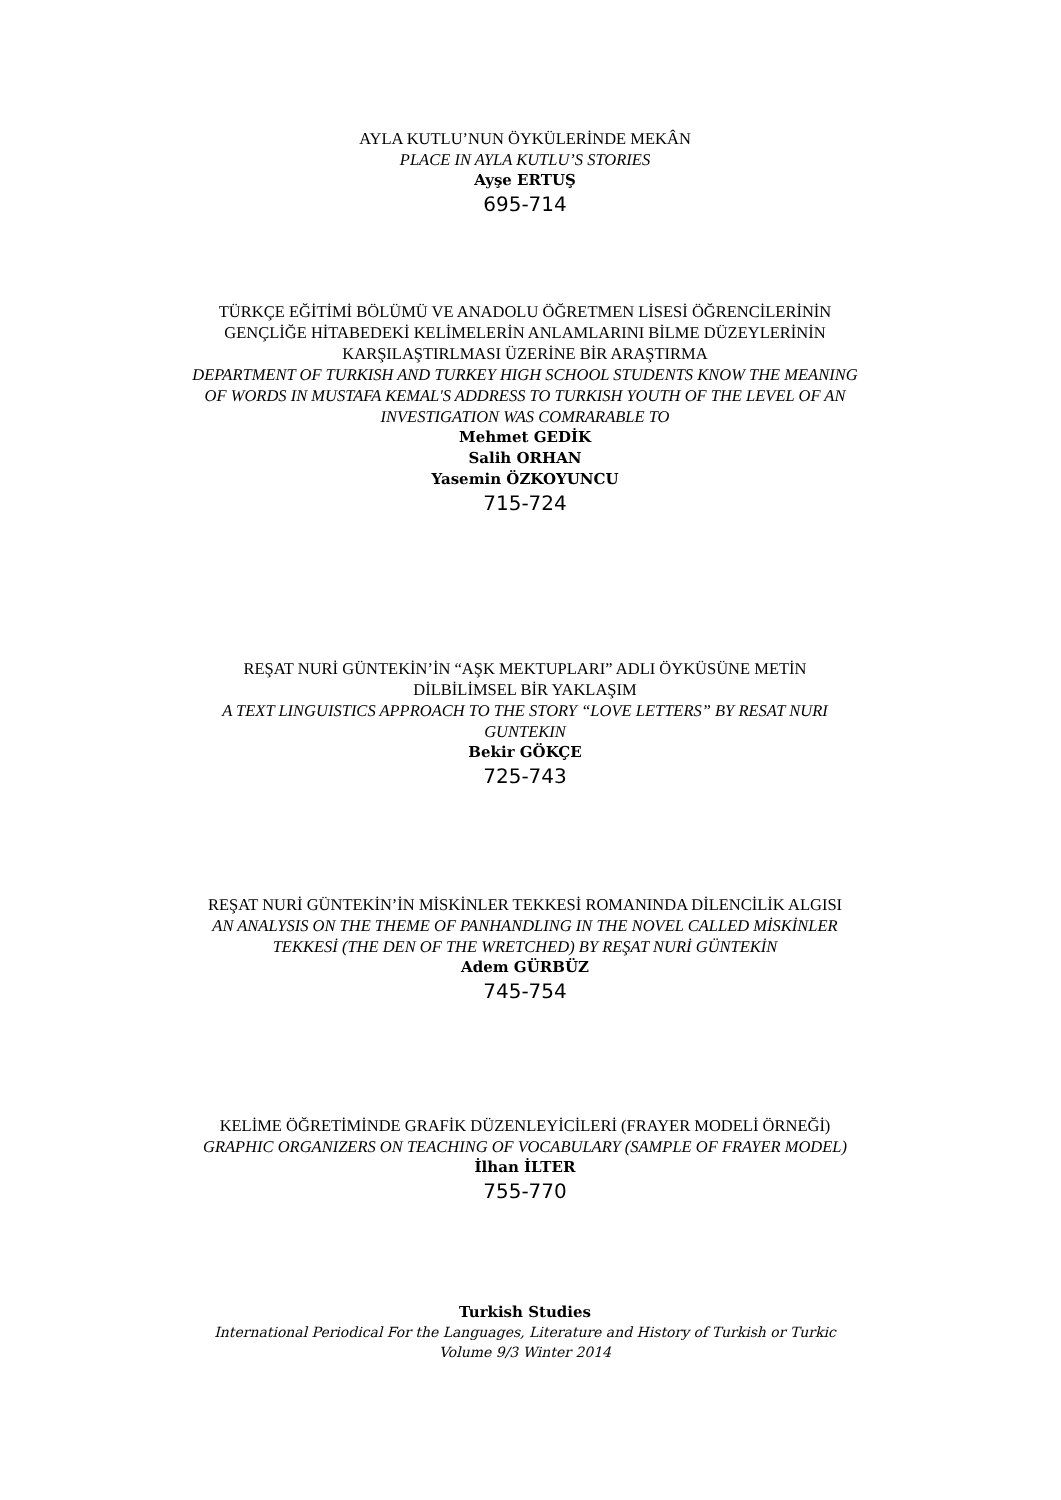AYLA KUTLU’NUN ÖYKÜLERİNDE MEKÂN
PLACE IN AYLA KUTLU’S STORIES
Ayşe ERTUŞ
695-714
TÜRKÇE EĞİTİMİ BÖLÜMÜ VE ANADOLU ÖĞRETMEN LİSESİ ÖĞRENCİLERİNİN GENÇLİĞE HİTABEDEKİ KELİMELERİN ANLAMLARINI BİLME DÜZEYLERİNİN KARŞILAŞTIRLMASI ÜZERİNE BİR ARAŞTIRMA
DEPARTMENT OF TURKISH AND TURKEY HIGH SCHOOL STUDENTS KNOW THE MEANING OF WORDS IN MUSTAFA KEMAL'S ADDRESS TO TURKISH YOUTH OF THE LEVEL OF AN INVESTIGATION WAS COMRARABLE TO
Mehmet GEDİK
Salih ORHAN
Yasemin ÖZKOYUNCU
715-724
REŞAT NURİ GÜNTEKİN’İN “AŞK MEKTUPLARI” ADLI ÖYKÜSÜNE METİN DİLBİLİMSEL BİR YAKLAŞIM
A TEXT LINGUISTICS APPROACH TO THE STORY “LOVE LETTERS” BY RESAT NURI GUNTEKIN
Bekir GÖKÇE
725-743
REŞAT NURİ GÜNTEKİN’İN MİSKİNLER TEKKESİ ROMANINDA DİLENCİLİK ALGISI
AN ANALYSIS ON THE THEME OF PANHANDLING IN THE NOVEL CALLED MİSKİNLER TEKKESİ (THE DEN OF THE WRETCHED) BY REŞAT NURİ GÜNTEKİN
Adem GÜRBÜZ
745-754
KELİME ÖĞRETİMİNDE GRAFİK DÜZENLEYİCİLERİ (FRAYER MODELİ ÖRNEĞİ)
GRAPHIC ORGANIZERS ON TEACHING OF VOCABULARY (SAMPLE OF FRAYER MODEL)
İlhan İLTER
755-770
Turkish Studies
International Periodical For the Languages, Literature and History of Turkish or Turkic
Volume 9/3 Winter 2014